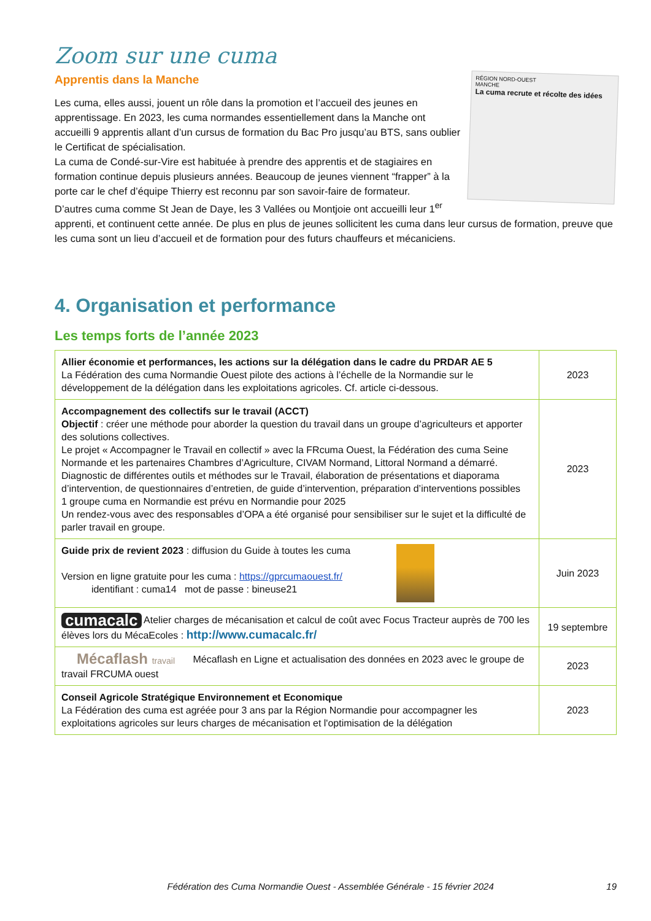Zoom sur une cuma
RÉGION NORD-OUEST
MANCHE
La cuma recrute et récolte des idées
Apprentis dans la Manche
Les cuma, elles aussi, jouent un rôle dans la promotion et l’accueil des jeunes en apprentissage. En 2023, les cuma normandes essentiellement dans la Manche ont accueilli 9 apprentis allant d’un cursus de formation du Bac Pro jusqu’au BTS, sans oublier le Certificat de spécialisation.
La cuma de Condé-sur-Vire est habituée à prendre des apprentis et de stagiaires en formation continue depuis plusieurs années. Beaucoup de jeunes viennent “frapper” à la porte car le chef d’équipe Thierry est reconnu par son savoir-faire de formateur.
D’autres cuma comme St Jean de Daye, les 3 Vallées ou Montjoie ont accueilli leur 1<sup>er</sup> apprenti, et continuent cette année. De plus en plus de jeunes sollicitent les cuma dans leur cursus de formation, preuve que les cuma sont un lieu d’accueil et de formation pour des futurs chauffeurs et mécaniciens.
4. Organisation et performance
Les temps forts de l’année 2023
| Allier économie et performances, les actions sur la délégation dans le cadre du PRDAR AE 5 La Fédération des cuma Normandie Ouest pilote des actions à l’échelle de la Normandie sur le développement de la délégation dans les exploitations agricoles. Cf. article ci-dessous. | 2023 |
| Accompagnement des collectifs sur le travail (ACCT) Objectif : créer une méthode pour aborder la question du travail dans un groupe d’agriculteurs et apporter des solutions collectives. Le projet « Accompagner le Travail en collectif » avec la FRcuma Ouest, la Fédération des cuma Seine Normande et les partenaires Chambres d’Agriculture, CIVAM Normand, Littoral Normand a démarré. Diagnostic de différentes outils et méthodes sur le Travail, élaboration de présentations et diaporama d’intervention, de questionnaires d’entretien, de guide d’intervention, préparation d’interventions possibles 1 groupe cuma en Normandie est prévu en Normandie pour 2025 Un rendez-vous avec des responsables d’OPA a été organisé pour sensibiliser sur le sujet et la difficulté de parler travail en groupe. | 2023 |
| Guide prix de revient 2023 : diffusion du Guide à toutes les cuma Version en ligne gratuite pour les cuma : https://gprcumaouest.fr/ identifiant : cuma14 mot de passe : bineuse21 | Juin 2023 |
| cumacalc Atelier charges de mécanisation et calcul de coût avec Focus Tracteur auprès de 700 les élèves lors du MécaEcoles : http://www.cumacalc.fr/ | 19 septembre |
| Mécaflash travail Mécaflash en Ligne et actualisation des données en 2023 avec le groupe de travail FRCUMA ouest | 2023 |
| Conseil Agricole Stratégique Environnement et Economique La Fédération des cuma est agréée pour 3 ans par la Région Normandie pour accompagner les exploitations agricoles sur leurs charges de mécanisation et l'optimisation de la délégation | 2023 |
Fédération des Cuma Normandie Ouest - Assemblée Générale - 15 février 2024 19